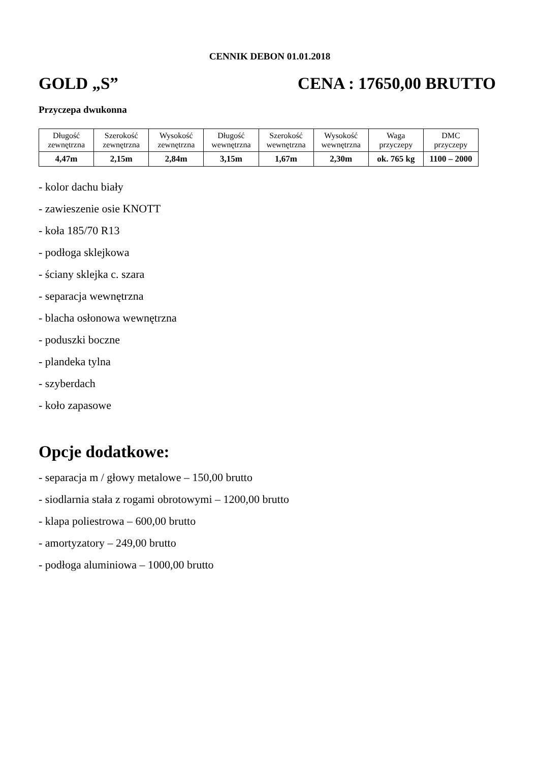CENNIK DEBON 01.01.2018
GOLD „S” CENA : 17650,00 BRUTTO
Przyczepa dwukonna
| Długość zewnętrzna | Szerokość zewnętrzna | Wysokość zewnętrzna | Długość wewnętrzna | Szerokość wewnętrzna | Wysokość wewnętrzna | Waga przyczepy | DMC przyczepy |
| 4,47m | 2,15m | 2,84m | 3,15m | 1,67m | 2,30m | ok. 765 kg | 1100 – 2000 |
- kolor dachu biały
- zawieszenie osie KNOTT
- koła 185/70 R13
- podłoga sklejkowa
- ściany sklejka c. szara
- separacja wewnętrzna
- blacha osłonowa wewnętrzna
- poduszki boczne
- plandeka tylna
- szyberdach
- koło zapasowe
Opcje dodatkowe:
- separacja m / głowy metalowe – 150,00 brutto
- siodlarnia stała z rogami obrotowymi – 1200,00 brutto
- klapa poliestrowa – 600,00 brutto
- amortyzatory – 249,00 brutto
- podłoga aluminiowa – 1000,00 brutto